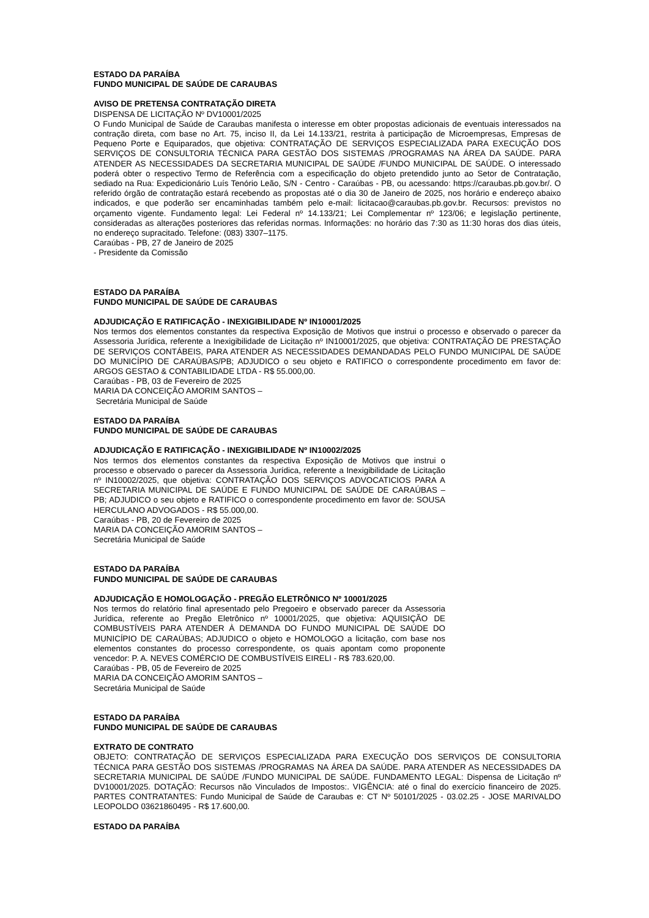ESTADO DA PARAÍBA
FUNDO MUNICIPAL DE SAÚDE DE CARAUBAS
AVISO DE PRETENSA CONTRATAÇÃO DIRETA
DISPENSA DE LICITAÇÃO Nº DV10001/2025
O Fundo Municipal de Saúde de Caraubas manifesta o interesse em obter propostas adicionais de eventuais interessados na contração direta, com base no Art. 75, inciso II, da Lei 14.133/21, restrita à participação de Microempresas, Empresas de Pequeno Porte e Equiparados, que objetiva: CONTRATAÇÃO DE SERVIÇOS ESPECIALIZADA PARA EXECUÇÃO DOS SERVIÇOS DE CONSULTORIA TÉCNICA PARA GESTÃO DOS SISTEMAS /PROGRAMAS NA ÁREA DA SAÚDE. PARA ATENDER AS NECESSIDADES DA SECRETARIA MUNICIPAL DE SAÚDE /FUNDO MUNICIPAL DE SAÚDE. O interessado poderá obter o respectivo Termo de Referência com a especificação do objeto pretendido junto ao Setor de Contratação, sediado na Rua: Expedicionário Luís Tenório Leão, S/N - Centro - Caraúbas - PB, ou acessando: https://caraubas.pb.gov.br/. O referido órgão de contratação estará recebendo as propostas até o dia 30 de Janeiro de 2025, nos horário e endereço abaixo indicados, e que poderão ser encaminhadas também pelo e-mail: licitacao@caraubas.pb.gov.br. Recursos: previstos no orçamento vigente. Fundamento legal: Lei Federal nº 14.133/21; Lei Complementar nº 123/06; e legislação pertinente, consideradas as alterações posteriores das referidas normas. Informações: no horário das 7:30 as 11:30 horas dos dias úteis, no endereço supracitado. Telefone: (083) 3307–1175.
Caraúbas - PB, 27 de Janeiro de 2025
- Presidente da Comissão
ESTADO DA PARAÍBA
FUNDO MUNICIPAL DE SAÚDE DE CARAUBAS
ADJUDICAÇÃO E RATIFICAÇÃO - INEXIGIBILIDADE Nº IN10001/2025
Nos termos dos elementos constantes da respectiva Exposição de Motivos que instrui o processo e observado o parecer da Assessoria Jurídica, referente a Inexigibilidade de Licitação nº IN10001/2025, que objetiva: CONTRATAÇÃO DE PRESTAÇÃO DE SERVIÇOS CONTÁBEIS, PARA ATENDER AS NECESSIDADES DEMANDADAS PELO FUNDO MUNICIPAL DE SAÚDE DO MUNICÍPIO DE CARAÚBAS/PB; ADJUDICO o seu objeto e RATIFICO o correspondente procedimento em favor de: ARGOS GESTAO & CONTABILIDADE LTDA - R$ 55.000,00.
Caraúbas - PB, 03 de Fevereiro de 2025
MARIA DA CONCEIÇÃO AMORIM SANTOS –
Secretária Municipal de Saúde
ESTADO DA PARAÍBA
FUNDO MUNICIPAL DE SAÚDE DE CARAUBAS
ADJUDICAÇÃO E RATIFICAÇÃO - INEXIGIBILIDADE Nº IN10002/2025
Nos termos dos elementos constantes da respectiva Exposição de Motivos que instrui o processo e observado o parecer da Assessoria Jurídica, referente a Inexigibilidade de Licitação nº IN10002/2025, que objetiva: CONTRATAÇÃO DOS SERVIÇOS ADVOCATICIOS PARA A SECRETARIA MUNICIPAL DE SAÚDE E FUNDO MUNICIPAL DE SAÚDE DE CARAÚBAS – PB; ADJUDICO o seu objeto e RATIFICO o correspondente procedimento em favor de: SOUSA HERCULANO ADVOGADOS - R$ 55.000,00.
Caraúbas - PB, 20 de Fevereiro de 2025
MARIA DA CONCEIÇÃO AMORIM SANTOS –
Secretária Municipal de Saúde
ESTADO DA PARAÍBA
FUNDO MUNICIPAL DE SAÚDE DE CARAUBAS
ADJUDICAÇÃO E HOMOLOGAÇÃO - PREGÃO ELETRÔNICO Nº 10001/2025
Nos termos do relatório final apresentado pelo Pregoeiro e observado parecer da Assessoria Jurídica, referente ao Pregão Eletrônico nº 10001/2025, que objetiva: AQUISIÇÃO DE COMBUSTÍVEIS PARA ATENDER À DEMANDA DO FUNDO MUNICIPAL DE SAÚDE DO MUNICÍPIO DE CARAÚBAS; ADJUDICO o objeto e HOMOLOGO a licitação, com base nos elementos constantes do processo correspondente, os quais apontam como proponente vencedor: P. A. NEVES COMÉRCIO DE COMBUSTÍVEIS EIRELI - R$ 783.620,00.
Caraúbas - PB, 05 de Fevereiro de 2025
MARIA DA CONCEIÇÃO AMORIM SANTOS –
Secretária Municipal de Saúde
ESTADO DA PARAÍBA
FUNDO MUNICIPAL DE SAÚDE DE CARAUBAS
EXTRATO DE CONTRATO
OBJETO: CONTRATAÇÃO DE SERVIÇOS ESPECIALIZADA PARA EXECUÇÃO DOS SERVIÇOS DE CONSULTORIA TÉCNICA PARA GESTÃO DOS SISTEMAS /PROGRAMAS NA ÁREA DA SAÚDE. PARA ATENDER AS NECESSIDADES DA SECRETARIA MUNICIPAL DE SAÚDE /FUNDO MUNICIPAL DE SAÚDE. FUNDAMENTO LEGAL: Dispensa de Licitação nº DV10001/2025. DOTAÇÃO: Recursos não Vinculados de Impostos:. VIGÊNCIA: até o final do exercício financeiro de 2025. PARTES CONTRATANTES: Fundo Municipal de Saúde de Caraubas e: CT Nº 50101/2025 - 03.02.25 - JOSE MARIVALDO LEOPOLDO 03621860495 - R$ 17.600,00.
ESTADO DA PARAÍBA